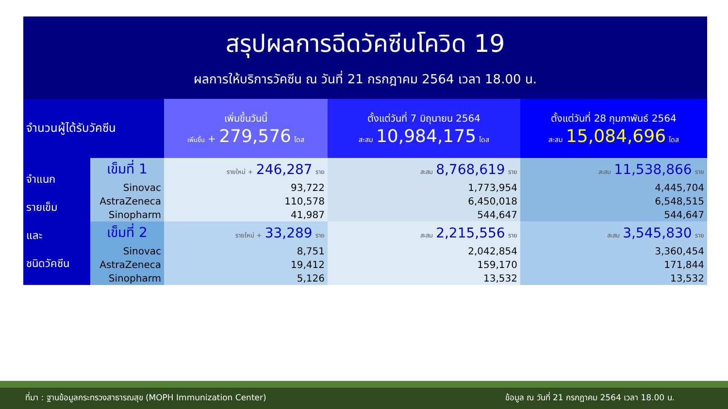สรุปผลการฉีดวัคซีนโควิด 19
ผลการให้บริการวัคซีน ณ วันที่ 21 กรกฎาคม 2564 เวลา 18.00 น.
| จำนวนผู้ได้รับวัคซีน | | เพิ่มขึ้นวันนี้ เพิ่มขึ้น + 279,576 โดส | ตั้งแต่วันที่ 7 มิถุนายน 2564 สะสม 10,984,175 โดส | ตั้งแต่วันที่ 28 กุมภาพันธ์ 2564 สะสม 15,084,696 โดส |
| --- | --- | --- | --- | --- |
| จำแนก รายเข็ม และ ชนิดวัคซีน | เข็มที่ 1 | รายใหม่ + 246,287 ราย | สะสม 8,768,619 ราย | สะสม 11,538,866 ราย |
| | Sinovac | 93,722 | 1,773,954 | 4,445,704 |
| | AstraZeneca | 110,578 | 6,450,018 | 6,548,515 |
| | Sinopharm | 41,987 | 544,647 | 544,647 |
| | เข็มที่ 2 | รายใหม่ + 33,289 ราย | สะสม 2,215,556 ราย | สะสม 3,545,830 ราย |
| | Sinovac | 8,751 | 2,042,854 | 3,360,454 |
| | AstraZeneca | 19,412 | 159,170 | 171,844 |
| | Sinopharm | 5,126 | 13,532 | 13,532 |
ที่มา : ฐานข้อมูลกระทรวงสาธารณสุข (MOPH Immunization Center) ข้อมูล ณ วันที่ 21 กรกฎาคม 2564 เวลา 18.00 น.